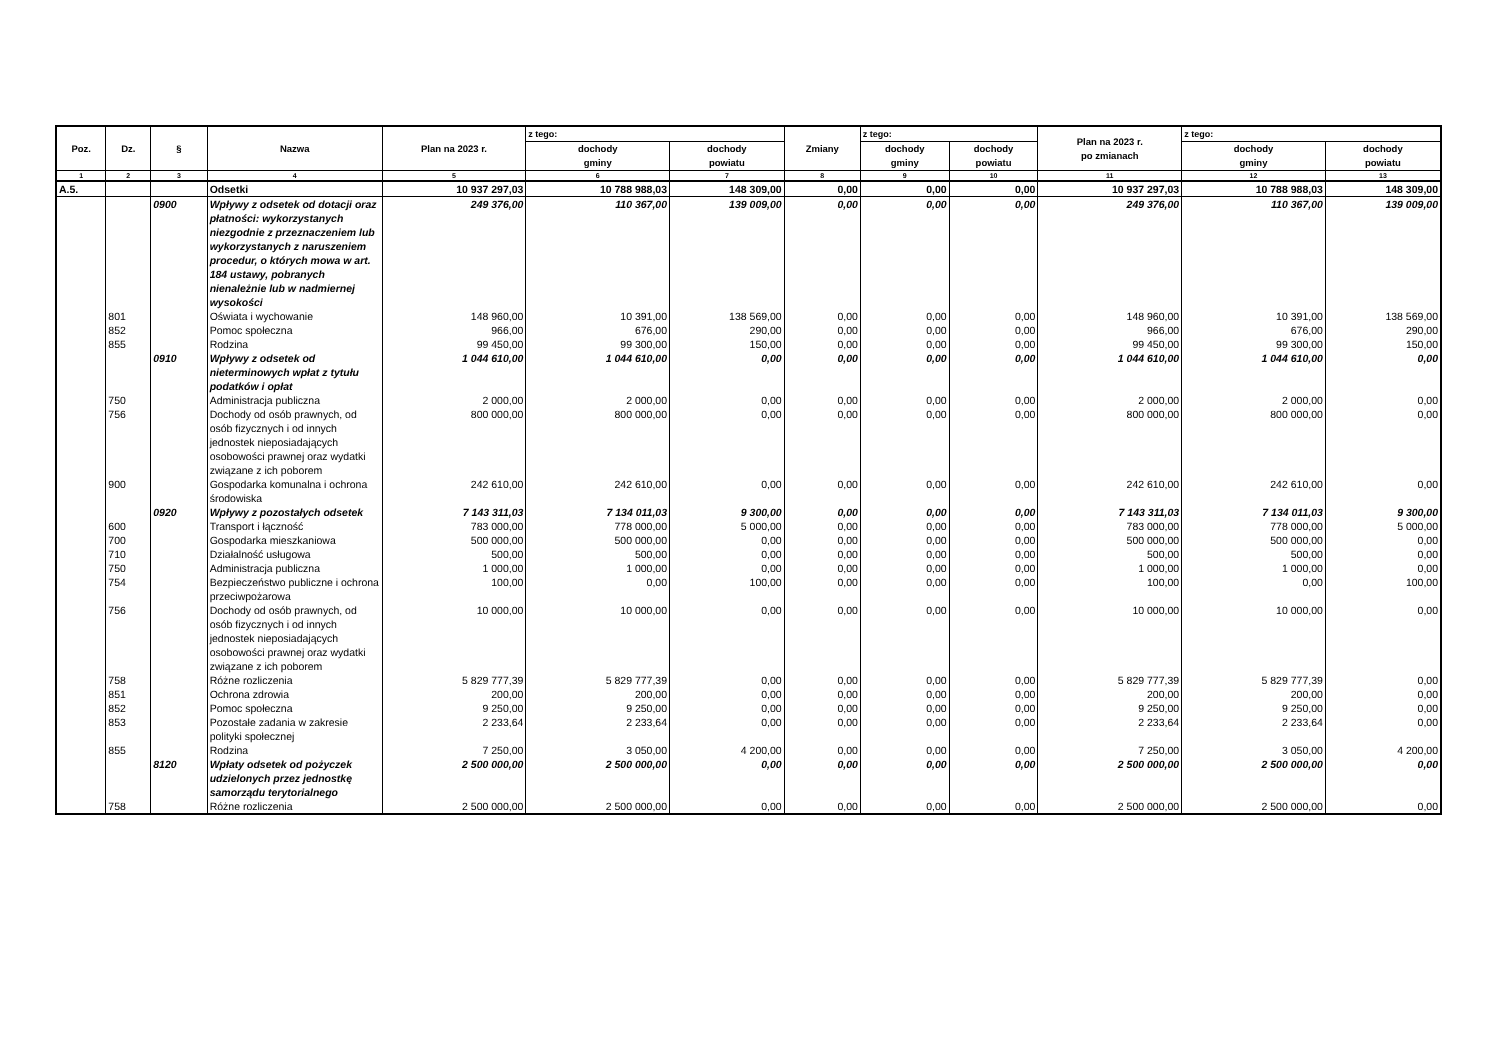| Poz. | Dz. | § | Nazwa | Plan na 2023 r. | z tego: | | Zmiany | z tego: | | Plan na 2023 r. po zmianach | z tego: | |
| --- | --- | --- | --- | --- | --- | --- | --- | --- | --- | --- | --- | --- |
| | | | | | dochody gminy | dochody powiatu | | dochody gminy | dochody powiatu | | dochody gminy | dochody powiatu |
| 1 | 2 | 3 | 4 | 5 | 6 | 7 | 8 | 9 | 10 | 11 | 12 | 13 |
| A.5. | | | Odsetki | 10 937 297,03 | 10 788 988,03 | 148 309,00 | 0,00 | 0,00 | 0,00 | 10 937 297,03 | 10 788 988,03 | 148 309,00 |
| | | 0900 | Wpływy z odsetek od dotacji oraz płatności: wykorzystanych niezgodnie z przeznaczeniem lub wykorzystanych z naruszeniem procedur, o których mowa w art. 184 ustawy, pobranych nienależnie lub w nadmiernej wysokości | 249 376,00 | 110 367,00 | 139 009,00 | 0,00 | 0,00 | 0,00 | 249 376,00 | 110 367,00 | 139 009,00 |
| | 801 | | Oświata i wychowanie | 148 960,00 | 10 391,00 | 138 569,00 | 0,00 | 0,00 | 0,00 | 148 960,00 | 10 391,00 | 138 569,00 |
| | 852 | | Pomoc społeczna | 966,00 | 676,00 | 290,00 | 0,00 | 0,00 | 0,00 | 966,00 | 676,00 | 290,00 |
| | 855 | | Rodzina | 99 450,00 | 99 300,00 | 150,00 | 0,00 | 0,00 | 0,00 | 99 450,00 | 99 300,00 | 150,00 |
| | | 0910 | Wpływy z odsetek od nieterminowych wpłat z tytułu podatków i opłat | 1 044 610,00 | 1 044 610,00 | 0,00 | 0,00 | 0,00 | 0,00 | 1 044 610,00 | 1 044 610,00 | 0,00 |
| | 750 | | Administracja publiczna | 2 000,00 | 2 000,00 | 0,00 | 0,00 | 0,00 | 0,00 | 2 000,00 | 2 000,00 | 0,00 |
| | 756 | | Dochody od osób prawnych, od osób fizycznych i od innych jednostek nieposiadających osobowości prawnej oraz wydatki związane z ich poborem | 800 000,00 | 800 000,00 | 0,00 | 0,00 | 0,00 | 0,00 | 800 000,00 | 800 000,00 | 0,00 |
| | 900 | | Gospodarka komunalna i ochrona środowiska | 242 610,00 | 242 610,00 | 0,00 | 0,00 | 0,00 | 0,00 | 242 610,00 | 242 610,00 | 0,00 |
| | | 0920 | Wpływy z pozostałych odsetek | 7 143 311,03 | 7 134 011,03 | 9 300,00 | 0,00 | 0,00 | 0,00 | 7 143 311,03 | 7 134 011,03 | 9 300,00 |
| | 600 | | Transport i łączność | 783 000,00 | 778 000,00 | 5 000,00 | 0,00 | 0,00 | 0,00 | 783 000,00 | 778 000,00 | 5 000,00 |
| | 700 | | Gospodarka mieszkaniowa | 500 000,00 | 500 000,00 | 0,00 | 0,00 | 0,00 | 0,00 | 500 000,00 | 500 000,00 | 0,00 |
| | 710 | | Działalność usługowa | 500,00 | 500,00 | 0,00 | 0,00 | 0,00 | 0,00 | 500,00 | 500,00 | 0,00 |
| | 750 | | Administracja publiczna | 1 000,00 | 1 000,00 | 0,00 | 0,00 | 0,00 | 0,00 | 1 000,00 | 1 000,00 | 0,00 |
| | 754 | | Bezpieczeństwo publiczne i ochrona przeciwpożarowa | 100,00 | 0,00 | 100,00 | 0,00 | 0,00 | 0,00 | 100,00 | 0,00 | 100,00 |
| | 756 | | Dochody od osób prawnych, od osób fizycznych i od innych jednostek nieposiadających osobowości prawnej oraz wydatki związane z ich poborem | 10 000,00 | 10 000,00 | 0,00 | 0,00 | 0,00 | 0,00 | 10 000,00 | 10 000,00 | 0,00 |
| | 758 | | Różne rozliczenia | 5 829 777,39 | 5 829 777,39 | 0,00 | 0,00 | 0,00 | 0,00 | 5 829 777,39 | 5 829 777,39 | 0,00 |
| | 851 | | Ochrona zdrowia | 200,00 | 200,00 | 0,00 | 0,00 | 0,00 | 0,00 | 200,00 | 200,00 | 0,00 |
| | 852 | | Pomoc społeczna | 9 250,00 | 9 250,00 | 0,00 | 0,00 | 0,00 | 0,00 | 9 250,00 | 9 250,00 | 0,00 |
| | 853 | | Pozostałe zadania w zakresie polityki społecznej | 2 233,64 | 2 233,64 | 0,00 | 0,00 | 0,00 | 0,00 | 2 233,64 | 2 233,64 | 0,00 |
| | 855 | | Rodzina | 7 250,00 | 3 050,00 | 4 200,00 | 0,00 | 0,00 | 0,00 | 7 250,00 | 3 050,00 | 4 200,00 |
| | | 8120 | Wpłaty odsetek od pożyczek udzielonych przez jednostkę samorządu terytorialnego | 2 500 000,00 | 2 500 000,00 | 0,00 | 0,00 | 0,00 | 0,00 | 2 500 000,00 | 2 500 000,00 | 0,00 |
| | 758 | | Różne rozliczenia | 2 500 000,00 | 2 500 000,00 | 0,00 | 0,00 | 0,00 | 0,00 | 2 500 000,00 | 2 500 000,00 | 0,00 |